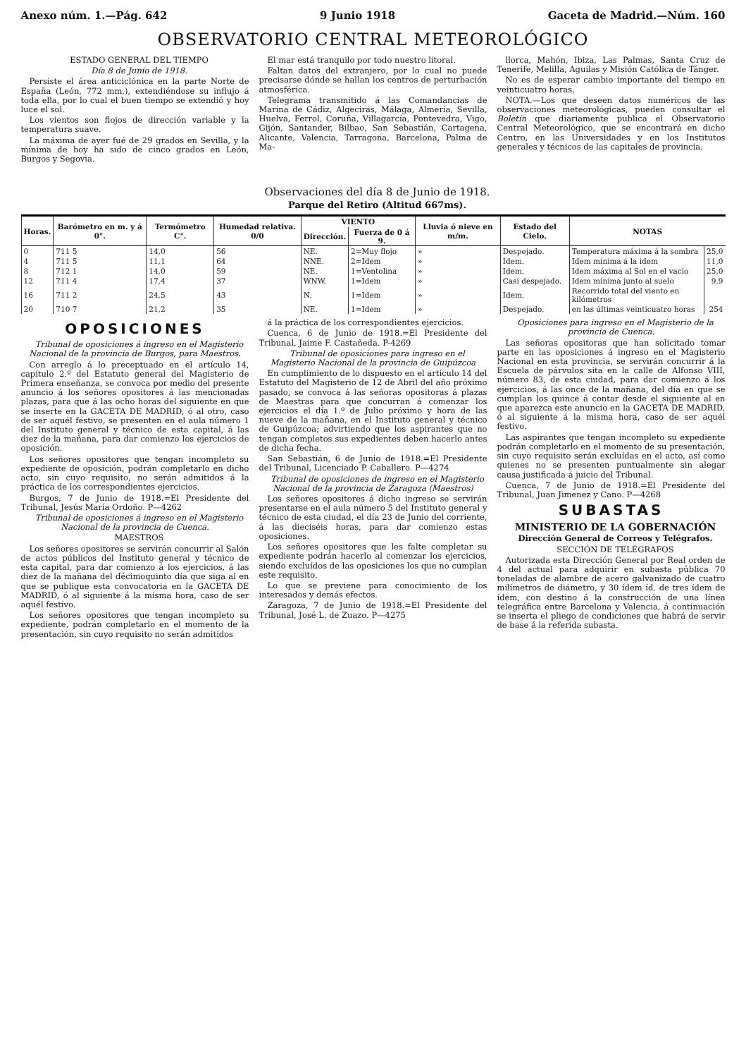Anexo núm. 1.—Pág. 642 9 Junio 1918 Gaceta de Madrid.—Núm. 160
OBSERVATORIO CENTRAL METEOROLÓGICO
ESTADO GENERAL DEL TIEMPO
Día 8 de Junio de 1918.
Persiste el área anticiclónica en la parte Norte de España (León, 772 mm.), extendiéndose su influjo á toda ella, por lo cual el buen tiempo se extendió y hoy luce el sol.
Los vientos son flojos de dirección variable y la temperatura suave.
La máxima de ayer fué de 29 grados en Sevilla, y la mínima de hoy ha sido de cinco grados en León, Burgos y Segovia.
El mar está tranquilo por todo nuestro litoral.
Faltan datos del extranjero, por lo cual no puede precisarse dónde se hallan los centros de perturbación atmosférica.
Telegrama transmitido á las Comandancias de Marina de Cádiz, Algeciras, Málaga, Almería, Sevilla, Huelva, Ferrol, Coruña, Villagarcía, Pontevedra, Vigo, Gijón, Santander, Bilbao, San Sebastián, Cartagena, Alicante, Valencia, Tarragona, Barcelona, Palma de Ma-
llorca, Mahón, Ibiza, Las Palmas, Santa Cruz de Tenerife, Melilla, Aguilas y Misión Católica de Tánger.
No es de esperar cambio importante del tiempo en veinticuatro horas.
NOTA.—Los que deseen datos numéricos de las observaciones meteorológicas, pueden consultar el Boletín que diariamente publica el Observatorio Central Meteorológico, que se encontrará en dicho Centro, en las Universidades y en los Institutos generales y técnicos de las capitales de provincia.
Observaciones del día 8 de Junio de 1918.
Parque del Retiro (Altitud 667ms).
| Horas. | Barómetro en m. y á 0°. | Termómetro C°. | Humedad relativa. 0/0 | VIENTO | | Lluvia ó nieve en m/m. | Estado del Cielo. | NOTAS | |
| --- | --- | --- | --- | --- | --- | --- | --- | --- | --- |
| | | | | Dirección. | Fuerza de 0 á 9. | | | | |
| 0 | 711 5 | 14,0 | 56 | NE. | 2=Muy flojo | » | Despejado. | Temperatura máxima á la sombra | 25,0 |
| 4 | 711 5 | 11,1 | 64 | NNE. | 2=Idem | » | Idem. | Idem mínima á la idem | 11,0 |
| 8 | 712 1 | 14,0 | 59 | NE. | 1=Ventolina | » | Idem. | Idem máxima al Sol en el vacío | 25,0 |
| 12 | 711 4 | 17,4 | 37 | WNW. | 1=Idem | » | Casi despejado. | Idem mínima junto al suelo | 9,9 |
| 16 | 711 2 | 24,5 | 43 | N. | 1=Idem | » | Idem. | Recorrido total del viento en kilómetros | |
| 20 | 710 7 | 21,2 | 35 | NE. | 1=Idem | » | Despejado. | en las últimas veinticuatro horas | 254 |
OPOSICIONES
Tribunal de oposiciones á ingreso en el Magisterio Nacional de la provincia de Burgos, para Maestros.
Con arreglo á lo preceptuado en el artículo 14, capítulo 2.º del Estatuto general del Magisterio de Primera enseñanza, se convoca por medio del presente anuncio á los señores opositores á las mencionadas plazas, para que á las ocho horas del siguiente en que se inserte en la GACETA DE MADRID, ó al otro, caso de ser aquél festivo, se presenten en el aula número 1 del Instituto general y técnico de esta capital, á las diez de la mañana, para dar comienzo los ejercicios de oposición.
Los señores opositores que tengan incompleto su expediente de oposición, podrán completarlo en dicho acto, sin cuyo requisito, no serán admitidos á la práctica de los correspondientes ejercicios.
Burgos, 7 de Junio de 1918.=El Presidente del Tribunal, Jesús María Ordoño. P—4262
Tribunal de oposiciones á ingreso en el Magisterio Nacional de la provincia de Cuenca.
MAESTROS
Los señores opositores se servirán concurrir al Salón de actos públicos del Instituto general y técnico de esta capital, para dar comienzo á los ejercicios, á las diez de la mañana del décimoquinto día que siga al en que se publique esta convocatoria en la GACETA DE MADRID, ó al siguiente á la misma hora, caso de ser aquél festivo.
Los señores opositores que tengan incompleto su expediente, podrán completarlo en el momento de la presentación, sin cuyo requisito no serán admitidos
á la práctica de los correspondientes ejercicios.
Cuenca, 6 de Junio de 1918.=El Presidente del Tribunal, Jaime F. Castañeda. P-4269
Tribunal de oposiciones para ingreso en el Magisterio Nacional de la provincia de Guipúzcoa
En cumplimiento de lo dispuesto en el artículo 14 del Estatuto del Magisterio de 12 de Abril del año próximo pasado, se convoca á las señoras opositoras á plazas de Maestras para que concurran á comenzar los ejercicios el día 1.º de Julio próximo y hora de las nueve de la mañana, en el Instituto general y técnico de Guipúzcoa; advirtiendo que los aspirantes que no tengan completos sus expedientes deben hacerlo antes de dicha fecha.
San Sebastián, 6 de Junio de 1918.=El Presidente del Tribunal, Licenciado P. Caballero. P—4274
Tribunal de oposiciones de ingreso en el Magisterio Nacional de la provincia de Zaragoza (Maestros)
Los señores opositores á dicho ingreso se servirán presentarse en el aula número 5 del Instituto general y técnico de esta ciudad, el día 23 de Junio del corriente, á las dieciséis horas, para dar comienzo estas oposiciones.
Los señores opositores que les falte completar su expediente podrán hacerlo al comenzar los ejercicios, siendo excluídos de las oposiciones los que no cumplan este requisito.
Lo que se previene para conocimiento de los interesados y demás efectos.
Zaragoza, 7 de Junio de 1918.=El Presidente del Tribunal, José L. de Zuazo. P—4275
Oposiciones para ingreso en el Magisterio de la provincia de Cuenca.
Las señoras opositoras que han solicitado tomar parte en las oposiciones á ingreso en el Magisterio Nacional en esta provincia, se servirán concurrir á la Escuela de párvulos sita en la calle de Alfonso VIII, número 83, de esta ciudad, para dar comienzo á los ejercicios, á las once de la mañana, del día en que se cumplan los quince á contar desde el siguiente al en que aparezca este anuncio en la GACETA DE MADRID, ó al siguiente á la misma hora, caso de ser aquél festivo.
Las aspirantes que tengan incompleto su expediente podrán completarlo en el momento de su presentación, sin cuyo requisito serán excluídas en el acto, así como quienes no se presenten puntualmente sin alegar causa justificada á juicio del Tribunal.
Cuenca, 7 de Junio de 1918.=El Presidente del Tribunal, Juan Jimenez y Cano. P—4268
SUBASTAS
MINISTERIO DE LA GOBERNACIÓN
Dirección General de Correos y Telégrafos.
SECCIÓN DE TELÉGRAFOS
Autorizada esta Dirección General por Real orden de 4 del actual para adquirir en subasta pública 70 toneladas de alambre de acero galvanizado de cuatro milímetros de diámetro, y 30 ídem íd. de tres ídem de ídem, con destino á la construcción de una línea telegráfica entre Barcelona y Valencia, á continuación se inserta el pliego de condiciones que habrá de servir de base á la referida subasta.